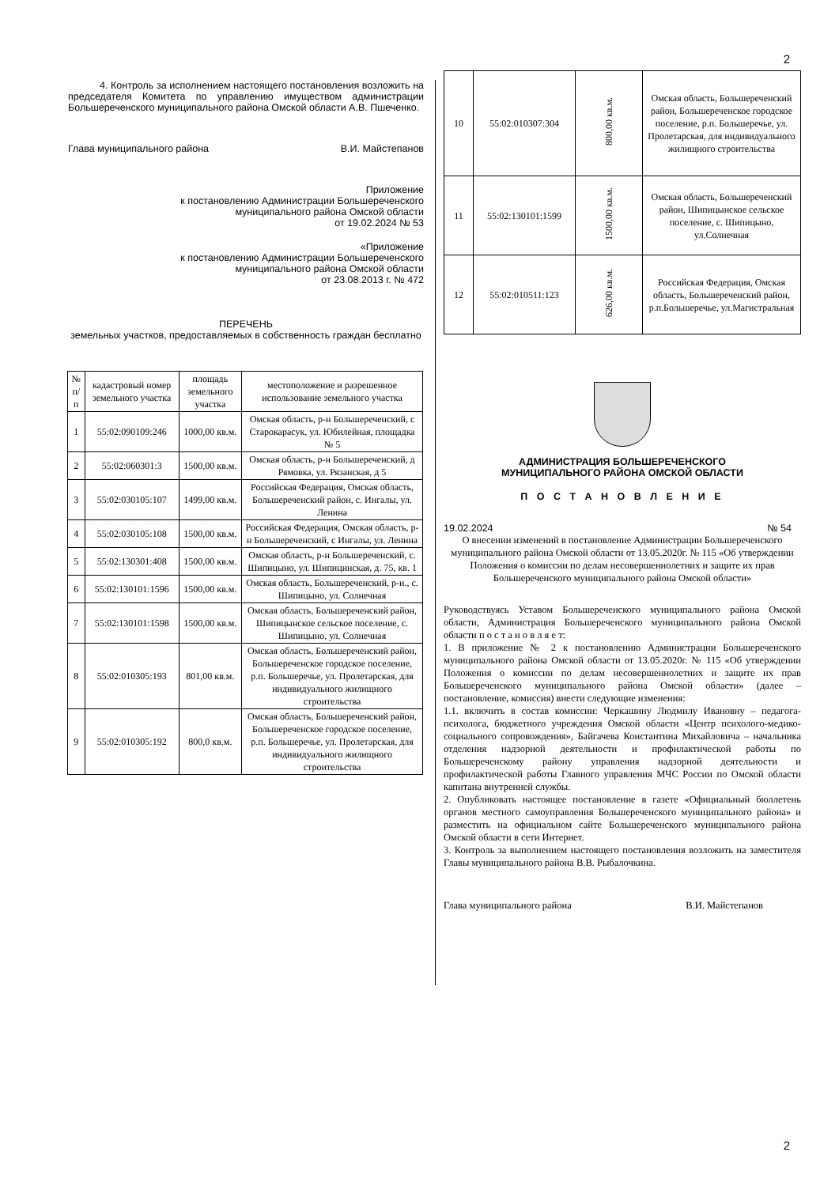2
4. Контроль за исполнением настоящего постановления возложить на председателя Комитета по управлению имуществом администрации Большереченского муниципального района Омской области А.В. Пшеченко.
Глава муниципального района В.И. Майстепанов
Приложение
к постановлению Администрации Большереченского
муниципального района Омской области
от 19.02.2024 № 53
«Приложение
к постановлению Администрации Большереченского
муниципального района Омской области
от 23.08.2013 г. № 472
ПЕРЕЧЕНЬ
земельных участков, предоставляемых в собственность граждан бесплатно
| № п/п | кадастровый номер земельного участка | площадь земельного участка | местоположение и разрешенное использование земельного участка |
| --- | --- | --- | --- |
| 1 | 55:02:090109:246 | 1000,00 кв.м. | Омская область, р-н Большереченский, с Старокарасук, ул. Юбилейная, площадка № 5 |
| 2 | 55:02:060301:3 | 1500,00 кв.м. | Омская область, р-н Большереченский, д Рямовка, ул. Рязанская, д 5 |
| 3 | 55:02:030105:107 | 1499,00 кв.м. | Российская Федерация, Омская область, Большереченский район, с. Ингалы, ул. Ленина |
| 4 | 55:02:030105:108 | 1500,00 кв.м. | Российская Федерация, Омская область, р-н Большереченский, с Ингалы, ул. Ленина |
| 5 | 55:02:130301:408 | 1500,00 кв.м. | Омская область, р-н Большереченский, с. Шипицыно, ул. Шипицинская, д. 75, кв. 1 |
| 6 | 55:02:130101:1596 | 1500,00 кв.м. | Омская область, Большереченский, р-н., с. Шипицыно, ул. Солнечная |
| 7 | 55:02:130101:1598 | 1500,00 кв.м. | Омская область, Большереченский район, Шипицынское сельское поселение, с. Шипицыно, ул. Солнечная |
| 8 | 55:02:010305:193 | 801,00 кв.м. | Омская область, Большереченский район, Большереченское городское поселение, р.п. Большеречье, ул. Пролетарская, для индивидуального жилищного строительства |
| 9 | 55:02:010305:192 | 800,0 кв.м. | Омская область, Большереченский район, Большереченское городское поселение, р.п. Большеречье, ул. Пролетарская, для индивидуального жилищного строительства |
| 10 | 55:02:010307:304 | 800,00 кв.м. | Омская область, Большереченский район, Большереченское городское поселение, р.п. Большеречье, ул. Пролетарская, для индивидуального жилищного строительства |
| 11 | 55:02:130101:1599 | 1500,00 кв.м. | Омская область, Большереченский район, Шипицынское сельское поселение, с. Шипицыно, ул.Солнечная |
| 12 | 55:02:010511:123 | 626,00 кв.м. | Российская Федерация, Омская область, Большереченский район, р.п.Большеречье, ул.Магистральная |
АДМИНИСТРАЦИЯ БОЛЬШЕРЕЧЕНСКОГО
МУНИЦИПАЛЬНОГО РАЙОНА ОМСКОЙ ОБЛАСТИ
П О С Т А Н О В Л Е Н И Е
19.02.2024 № 54
О внесении изменений в постановление Администрации Большереченского муниципального района Омской области от 13.05.2020г. № 115 «Об утверждении Положения о комиссии по делам несовершеннолетних и защите их прав Большереченского муниципального района Омской области»
Руководствуясь Уставом Большереченского муниципального района Омской области, Администрация Большереченского муниципального района Омской области п о с т а н о в л я е т:
1. В приложение № 2 к постановлению Администрации Большереченского муниципального района Омской области от 13.05.2020г. № 115 «Об утверждении Положения о комиссии по делам несовершеннолетних и защите их прав Большереченского муниципального района Омской области» (далее – постановление, комиссия) внести следующие изменения:
1.1. включить в состав комиссии: Черкашину Людмилу Ивановну – педагога-психолога, бюджетного учреждения Омской области «Центр психолого-медико-социального сопровождения», Байгачева Константина Михайловича – начальника отделения надзорной деятельности и профилактической работы по Большереченскому району управления надзорной деятельности и профилактической работы Главного управления МЧС России по Омской области капитана внутренней службы.
2. Опубликовать настоящее постановление в газете «Официальный бюллетень органов местного самоуправления Большереченского муниципального района» и разместить на официальном сайте Большереченского муниципального района Омской области в сети Интернет.
3. Контроль за выполнением настоящего постановления возложить на заместителя Главы муниципального района В.В. Рыбалочкина.
Глава муниципального района В.И. Майстепанов
2